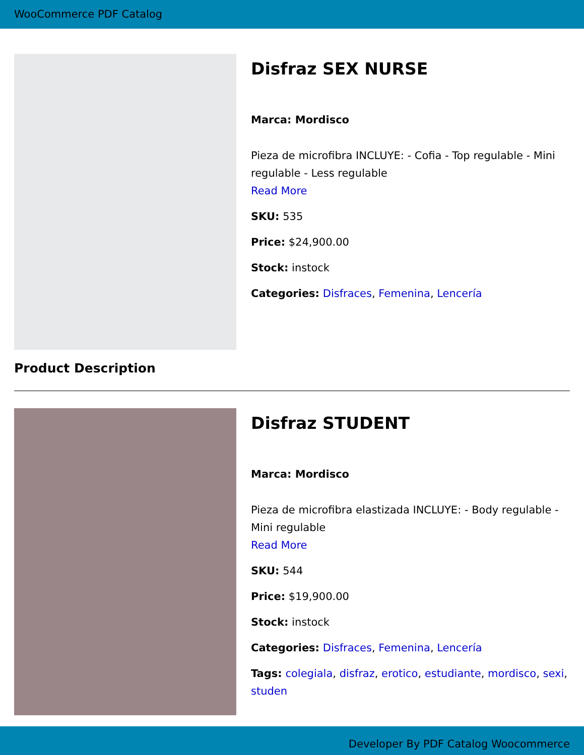WooCommerce PDF Catalog
Disfraz SEX NURSE
Marca: Mordisco
Pieza de microfibra INCLUYE: - Cofia - Top regulable - Mini regulable - Less regulable
Read More
SKU: 535
Price: $24,900.00
Stock: instock
Categories: Disfraces, Femenina, Lencería
Product Description
Disfraz STUDENT
Marca: Mordisco
Pieza de microfibra elastizada INCLUYE: - Body regulable - Mini regulable
Read More
SKU: 544
Price: $19,900.00
Stock: instock
Categories: Disfraces, Femenina, Lencería
Tags: colegiala, disfraz, erotico, estudiante, mordisco, sexi, studen
Developer By PDF Catalog Woocommerce